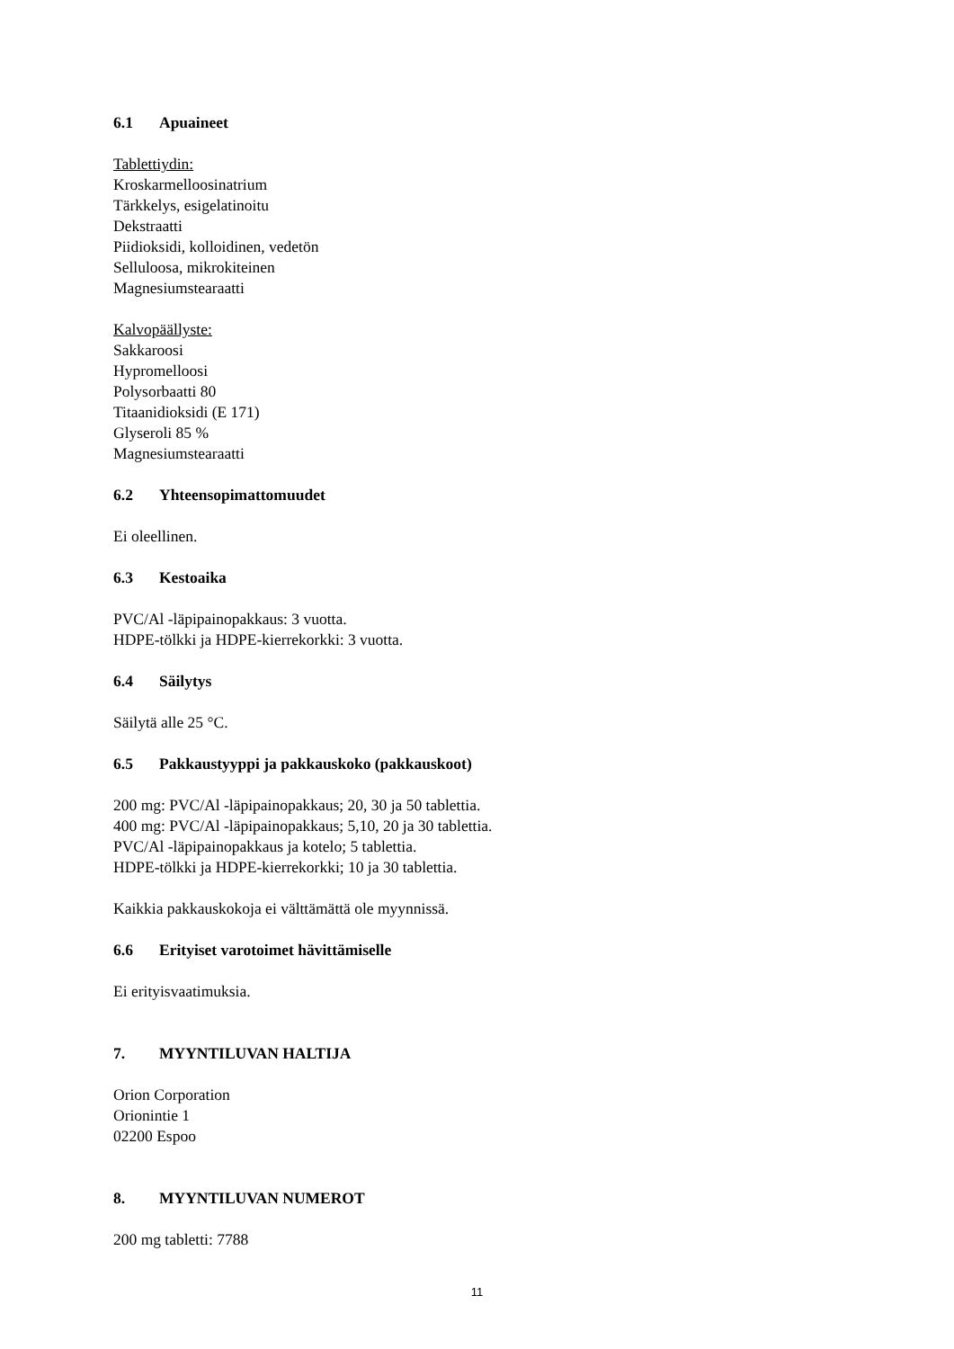6.1 Apuaineet
Tablettiydin:
Kroskarmelloosinatrium
Tärkkelys, esigelatinoitu
Dekstraatti
Piidioksidi, kolloidinen, vedetön
Selluloosa, mikrokiteinen
Magnesiumstearaatti
Kalvopäällyste:
Sakkaroosi
Hypromelloosi
Polysorbaatti 80
Titaanidioksidi (E 171)
Glyseroli 85 %
Magnesiumstearaatti
6.2 Yhteensopimattomuudet
Ei oleellinen.
6.3 Kestoaika
PVC/Al -läpipainopakkaus: 3 vuotta.
HDPE-tölkki ja HDPE-kierrekorkki: 3 vuotta.
6.4 Säilytys
Säilytä alle 25 °C.
6.5 Pakkaustyyppi ja pakkauskoko (pakkauskoot)
200 mg: PVC/Al -läpipainopakkaus; 20, 30 ja 50 tablettia.
400 mg: PVC/Al -läpipainopakkaus; 5,10, 20 ja 30 tablettia.
PVC/Al -läpipainopakkaus ja kotelo; 5 tablettia.
HDPE-tölkki ja HDPE-kierrekorkki; 10 ja 30 tablettia.
Kaikkia pakkauskokoja ei välttämättä ole myynnissä.
6.6 Erityiset varotoimet hävittämiselle
Ei erityisvaatimuksia.
7. MYYNTILUVAN HALTIJA
Orion Corporation
Orionintie 1
02200 Espoo
8. MYYNTILUVAN NUMEROT
200 mg tabletti: 7788
11